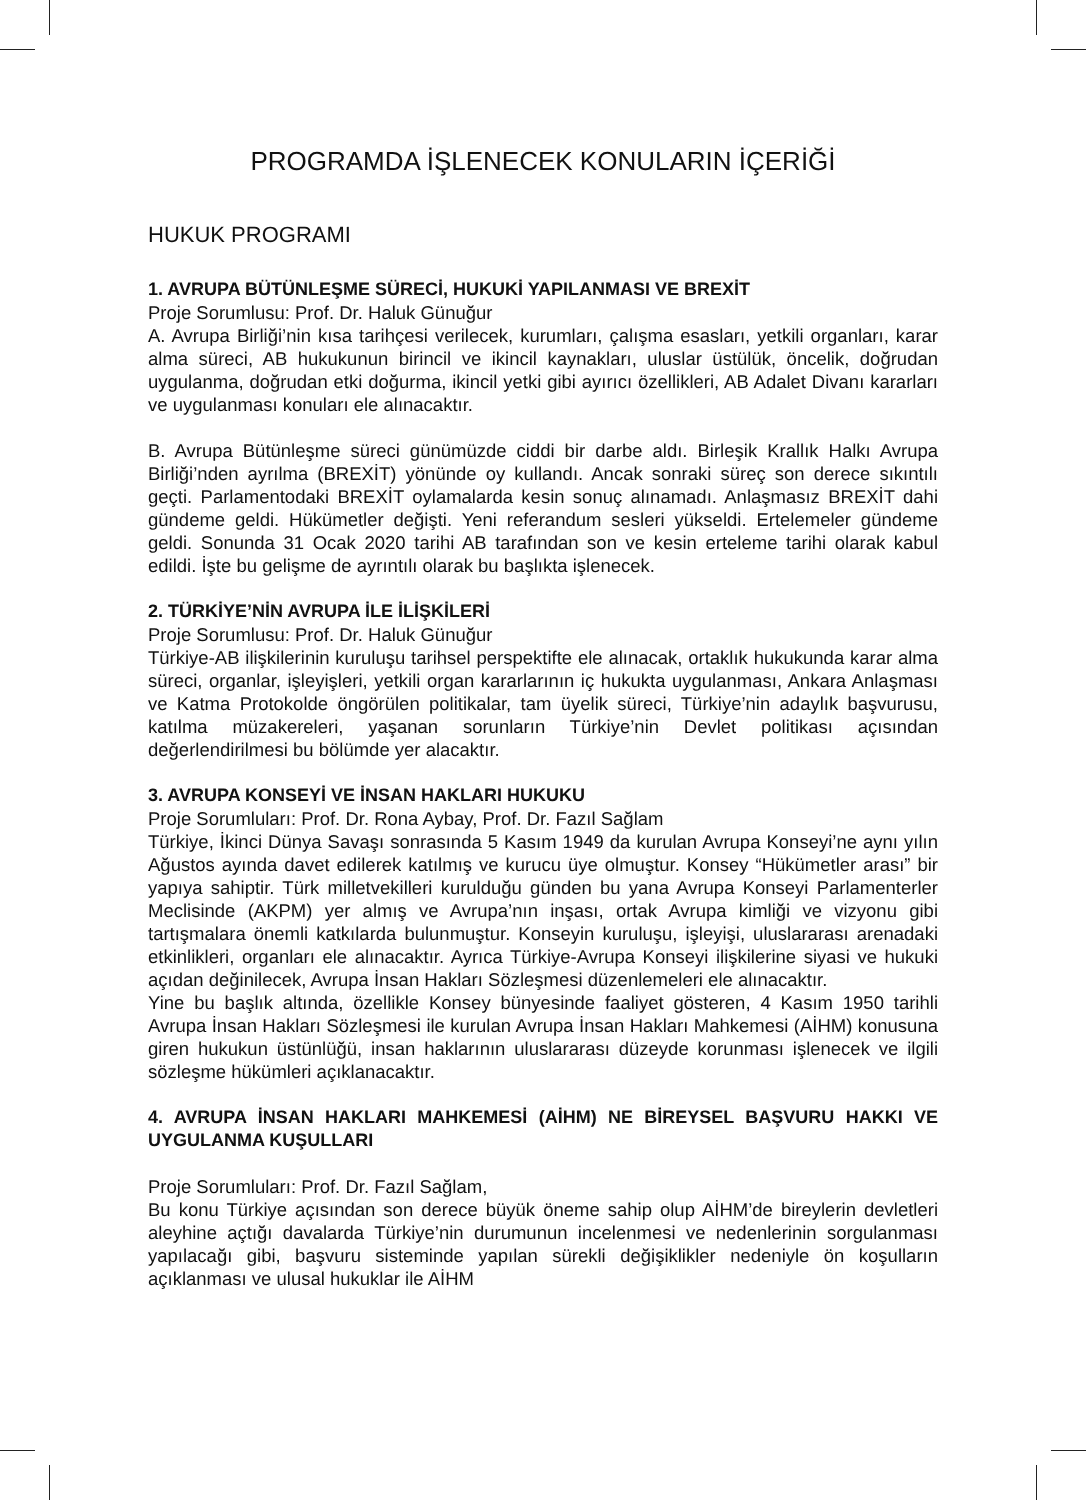PROGRAMDA İŞLENECEK KONULARIN İÇERİĞİ
HUKUK PROGRAMI
1. AVRUPA BÜTÜNLEŞME SÜRECİ, HUKUKİ YAPILANMASI VE BREXİT
Proje Sorumlusu: Prof. Dr. Haluk Günuğur
A. Avrupa Birliği’nin kısa tarihçesi verilecek, kurumları, çalışma esasları, yetkili organları, karar alma süreci, AB hukukunun birincil ve ikincil kaynakları, uluslar üstülük, öncelik, doğrudan uygulanma, doğrudan etki doğurma, ikincil yetki gibi ayırıcı özellikleri, AB Adalet Divanı kararları ve uygulanması konuları ele alınacaktır.
B. Avrupa Bütünleşme süreci günümüzde ciddi bir darbe aldı. Birleşik Krallık Halkı Avrupa Birliği’nden ayrılma (BREXİT) yönünde oy kullandı. Ancak sonraki süreç son derece sıkıntılı geçti. Parlamentodaki BREXİT oylamalarda kesin sonuç alınamadı. Anlaşmasız BREXİT dahi gündeme geldi. Hükümetler değişti. Yeni referandum sesleri yükseldi. Ertelemeler gündeme geldi. Sonunda 31 Ocak 2020 tarihi AB tarafından son ve kesin erteleme tarihi olarak kabul edildi. İşte bu gelişme de ayrıntılı olarak bu başlıkta işlenecek.
2. TÜRKİYE’NİN AVRUPA İLE İLİŞKİLERİ
Proje Sorumlusu: Prof. Dr. Haluk Günuğur
Türkiye-AB ilişkilerinin kuruluşu tarihsel perspektifte ele alınacak, ortaklık hukukunda karar alma süreci, organlar, işleyişleri, yetkili organ kararlarının iç hukukta uygulanması, Ankara Anlaşması ve Katma Protokolde öngörülen politikalar, tam üyelik süreci, Türkiye’nin adaylık başvurusu, katılma müzakereleri, yaşanan sorunların Türkiye’nin Devlet politikası açısından değerlendirilmesi bu bölümde yer alacaktır.
3. AVRUPA KONSEYİ VE İNSAN HAKLARI HUKUKU
Proje Sorumluları: Prof. Dr. Rona Aybay, Prof. Dr. Fazıl Sağlam
Türkiye, İkinci Dünya Savaşı sonrasında 5 Kasım 1949 da kurulan Avrupa Konseyi’ne aynı yılın Ağustos ayında davet edilerek katılmış ve kurucu üye olmuştur. Konsey “Hükümetler arası” bir yapıya sahiptir. Türk milletvekilleri kurulduğu günden bu yana Avrupa Konseyi Parlamenterler Meclisinde (AKPM) yer almış ve Avrupa’nın inşası, ortak Avrupa kimliği ve vizyonu gibi tartışmalara önemli katkılarda bulunmuştur. Konseyin kuruluşu, işleyişi, uluslararası arenadaki etkinlikleri, organları ele alınacaktır. Ayrıca Türkiye-Avrupa Konseyi ilişkilerine siyasi ve hukuki açıdan değinilecek, Avrupa İnsan Hakları Sözleşmesi düzenlemeleri ele alınacaktır.
Yine bu başlık altında, özellikle Konsey bünyesinde faaliyet gösteren, 4 Kasım 1950 tarihli Avrupa İnsan Hakları Sözleşmesi ile kurulan Avrupa İnsan Hakları Mahkemesi (AİHM) konusuna giren hukukun üstünlüğü, insan haklarının uluslararası düzeyde korunması işlenecek ve ilgili sözleşme hükümleri açıklanacaktır.
4. AVRUPA İNSAN HAKLARI MAHKEMESİ (AİHM) NE BİREYSEL BAŞVURU HAKKI VE UYGULANMA KUŞULLARI
Proje Sorumluları: Prof. Dr. Fazıl Sağlam,
Bu konu Türkiye açısından son derece büyük öneme sahip olup AİHM’de bireylerin devletleri aleyhine açtığı davalarda Türkiye’nin durumunun incelenmesi ve nedenlerinin sorgulanması yapılacağı gibi, başvuru sisteminde yapılan sürekli değişiklikler nedeniyle ön koşulların açıklanması ve ulusal hukuklar ile AİHM